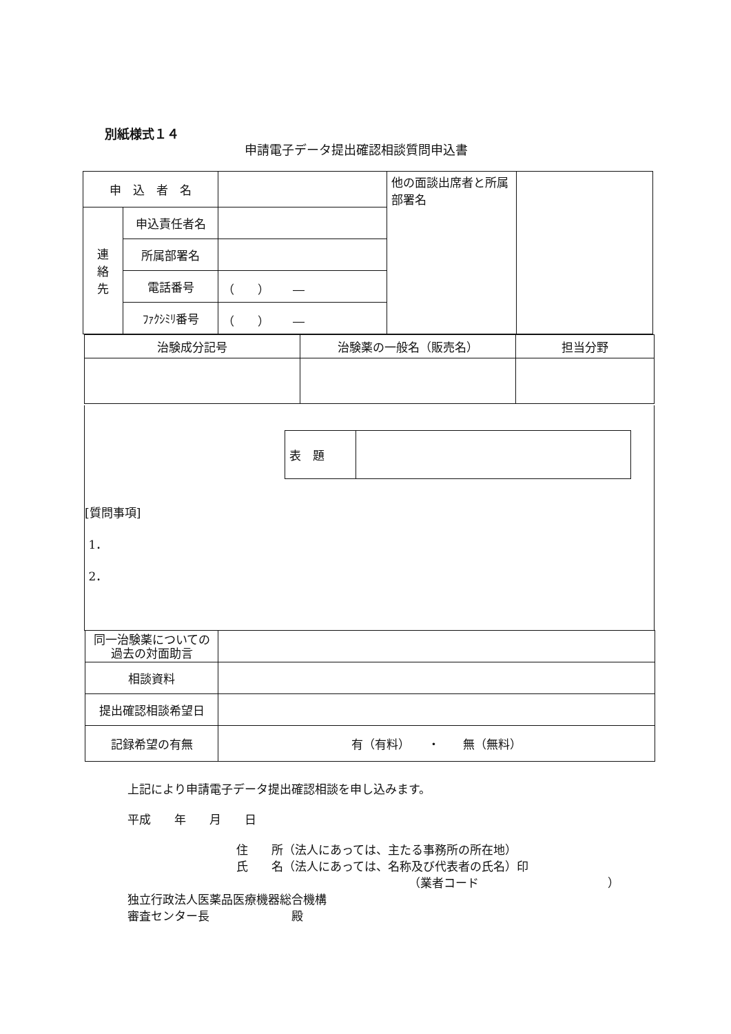別紙様式１４
申請電子データ提出確認相談質問申込書
| 申 込 者 名 | | | 他の面談出席者と所属部署名 | |
| 連 絡 先 | 申込責任者名 | | | |
| | 所属部署名 | | | |
| | 電話番号 | （ ） ― | | |
| | ﾌｧｸｼﾐﾘ番号 | （ ） ― | | |
| 治験成分記号 | 治験薬の一般名（販売名） | 担当分野 |
| 表 題 | |
[質問事項]
1．
2．
| 同一治験薬についての過去の対面助言 | |
| 相談資料 | |
| 提出確認相談希望日 | |
| 記録希望の有無 | 有（有料） ・ 無（無料） |
上記により申請電子データ提出確認相談を申し込みます。
平成　　年　　月　　日
住　　所（法人にあっては、主たる事務所の所在地）
氏　　名（法人にあっては、名称及び代表者の氏名）印
（業者コード　　　　　　　　　　　）
独立行政法人医薬品医療機器総合機構
審査センター長　　　　　　　殿